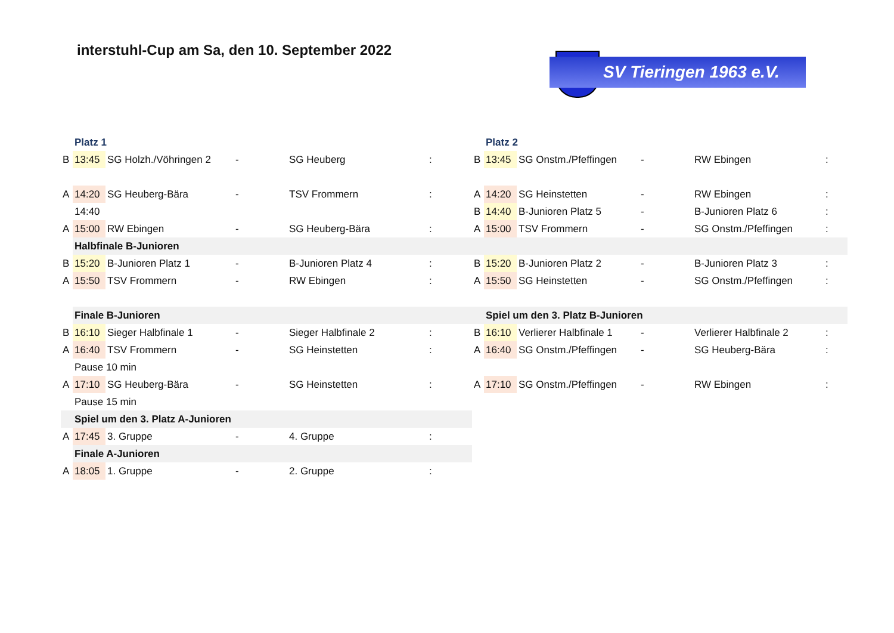interstuhl-Cup am Sa, den 10. September 2022
SV Tieringen 1963 e.V.
| | Platz 1 | | | | | | | Platz 2 | | | | |
| B | 13:45 | SG Holzh./Vöhringen 2 | - | SG Heuberg | : | | B | 13:45 | SG Onstm./Pfeffingen | - | RW Ebingen | : |
| A | 14:20 | SG Heuberg-Bära | - | TSV Frommern | : | | A | 14:20 | SG Heinstetten | - | RW Ebingen | : |
| | 14:40 | | | | | | B | 14:40 | B-Junioren Platz 5 | - | B-Junioren Platz 6 | : |
| A | 15:00 | RW Ebingen | - | SG Heuberg-Bära | : | | A | 15:00 | TSV Frommern | - | SG Onstm./Pfeffingen | : |
| | Halbfinale B-Junioren | | | | | | | | | | | |
| B | 15:20 | B-Junioren Platz 1 | - | B-Junioren Platz 4 | : | | B | 15:20 | B-Junioren Platz 2 | - | B-Junioren Platz 3 | : |
| A | 15:50 | TSV Frommern | - | RW Ebingen | : | | A | 15:50 | SG Heinstetten | - | SG Onstm./Pfeffingen | : |
| | Finale B-Junioren | | | | | | | Spiel um den 3. Platz B-Junioren | | | | |
| B | 16:10 | Sieger Halbfinale 1 | - | Sieger Halbfinale 2 | : | | B | 16:10 | Verlierer Halbfinale 1 | - | Verlierer Halbfinale 2 | : |
| A | 16:40 | TSV Frommern | - | SG Heinstetten | : | | A | 16:40 | SG Onstm./Pfeffingen | - | SG Heuberg-Bära | : |
| | Pause 10 min | | | | | | | | | | | |
| A | 17:10 | SG Heuberg-Bära | - | SG Heinstetten | : | | A | 17:10 | SG Onstm./Pfeffingen | - | RW Ebingen | : |
| | Pause 15 min | | | | | | | | | | | |
| | Spiel um den 3. Platz A-Junioren | | | | | | | | | | | |
| A | 17:45 | 3. Gruppe | - | 4. Gruppe | : | | | | | | | |
| | Finale A-Junioren | | | | | | | | | | | |
| A | 18:05 | 1. Gruppe | - | 2. Gruppe | : | | | | | | | |